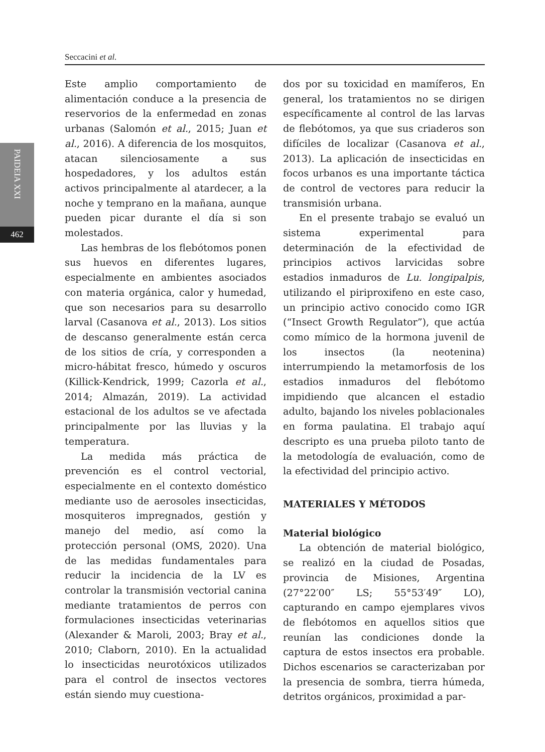Seccacini et al.
PAIDEIA XXI
462
Este amplio comportamiento de alimentación conduce a la presencia de reservorios de la enfermedad en zonas urbanas (Salomón et al., 2015; Juan et al., 2016). A diferencia de los mosquitos, atacan silenciosamente a sus hospedadores, y los adultos están activos principalmente al atardecer, a la noche y temprano en la mañana, aunque pueden picar durante el día si son molestados.
Las hembras de los flebótomos ponen sus huevos en diferentes lugares, especialmente en ambientes asociados con materia orgánica, calor y humedad, que son necesarios para su desarrollo larval (Casanova et al., 2013). Los sitios de descanso generalmente están cerca de los sitios de cría, y corresponden a micro-hábitat fresco, húmedo y oscuros (Killick-Kendrick, 1999; Cazorla et al., 2014; Almazán, 2019). La actividad estacional de los adultos se ve afectada principalmente por las lluvias y la temperatura.
La medida más práctica de prevención es el control vectorial, especialmente en el contexto doméstico mediante uso de aerosoles insecticidas, mosquiteros impregnados, gestión y manejo del medio, así como la protección personal (OMS, 2020). Una de las medidas fundamentales para reducir la incidencia de la LV es controlar la transmisión vectorial canina mediante tratamientos de perros con formulaciones insecticidas veterinarias (Alexander & Maroli, 2003; Bray et al., 2010; Claborn, 2010). En la actualidad lo insecticidas neurotóxicos utilizados para el control de insectos vectores están siendo muy cuestiona-
dos por su toxicidad en mamíferos, En general, los tratamientos no se dirigen específicamente al control de las larvas de flebótomos, ya que sus criaderos son difíciles de localizar (Casanova et al., 2013). La aplicación de insecticidas en focos urbanos es una importante táctica de control de vectores para reducir la transmisión urbana.
En el presente trabajo se evaluó un sistema experimental para determinación de la efectividad de principios activos larvicidas sobre estadios inmaduros de Lu. longipalpis, utilizando el piriproxifeno en este caso, un principio activo conocido como IGR (“Insect Growth Regulator”), que actúa como mímico de la hormona juvenil de los insectos (la neotenina) interrumpiendo la metamorfosis de los estadios inmaduros del flebótomo impidiendo que alcancen el estadio adulto, bajando los niveles poblacionales en forma paulatina. El trabajo aquí descripto es una prueba piloto tanto de la metodología de evaluación, como de la efectividad del principio activo.
MATERIALES Y MÉTODOS
Material biológico
La obtención de material biológico, se realizó en la ciudad de Posadas, provincia de Misiones, Argentina (27°22′00″ LS; 55°53′49″ LO), capturando en campo ejemplares vivos de flebótomos en aquellos sitios que reunían las condiciones donde la captura de estos insectos era probable. Dichos escenarios se caracterizaban por la presencia de sombra, tierra húmeda, detritos orgánicos, proximidad a par-